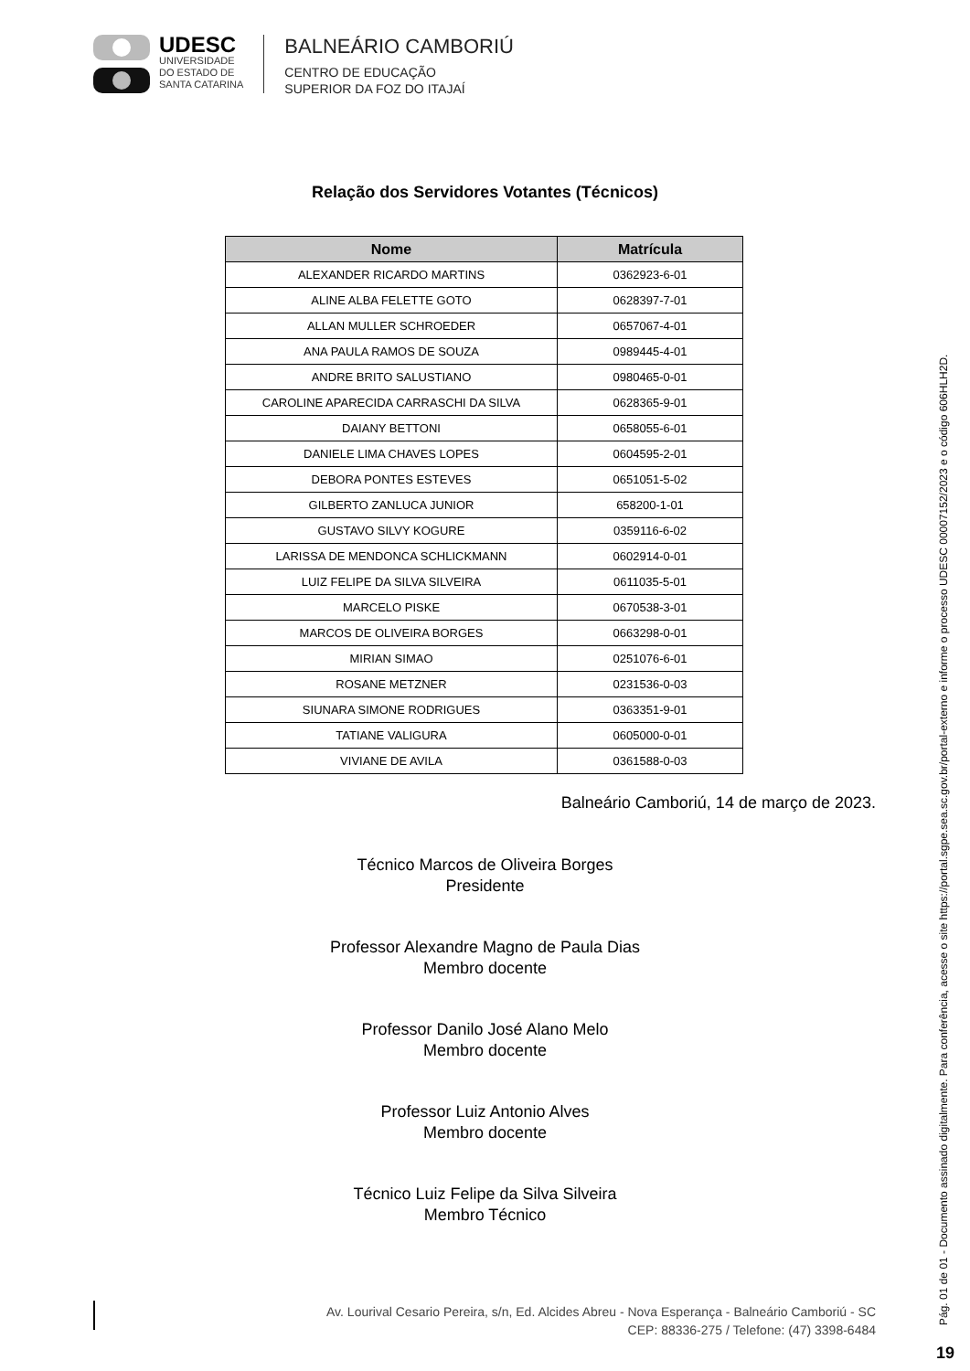UDESC
UNIVERSIDADE
DO ESTADO DE
SANTA CATARINA
BALNEÁRIO CAMBORIÚ
CENTRO DE EDUCAÇÃO
SUPERIOR DA FOZ DO ITAJAÍ
Relação dos Servidores Votantes (Técnicos)
| Nome | Matrícula |
| --- | --- |
| ALEXANDER RICARDO MARTINS | 0362923-6-01 |
| ALINE ALBA FELETTE GOTO | 0628397-7-01 |
| ALLAN MULLER SCHROEDER | 0657067-4-01 |
| ANA PAULA RAMOS DE SOUZA | 0989445-4-01 |
| ANDRE BRITO SALUSTIANO | 0980465-0-01 |
| CAROLINE APARECIDA CARRASCHI DA SILVA | 0628365-9-01 |
| DAIANY BETTONI | 0658055-6-01 |
| DANIELE LIMA CHAVES LOPES | 0604595-2-01 |
| DEBORA PONTES ESTEVES | 0651051-5-02 |
| GILBERTO ZANLUCA JUNIOR | 658200-1-01 |
| GUSTAVO SILVY KOGURE | 0359116-6-02 |
| LARISSA DE MENDONCA SCHLICKMANN | 0602914-0-01 |
| LUIZ FELIPE DA SILVA SILVEIRA | 0611035-5-01 |
| MARCELO PISKE | 0670538-3-01 |
| MARCOS DE OLIVEIRA BORGES | 0663298-0-01 |
| MIRIAN SIMAO | 0251076-6-01 |
| ROSANE METZNER | 0231536-0-03 |
| SIUNARA SIMONE RODRIGUES | 0363351-9-01 |
| TATIANE VALIGURA | 0605000-0-01 |
| VIVIANE DE AVILA | 0361588-0-03 |
Balneário Camboriú, 14 de março de 2023.
Técnico Marcos de Oliveira Borges
Presidente
Professor Alexandre Magno de Paula Dias
Membro docente
Professor Danilo José Alano Melo
Membro docente
Professor Luiz Antonio Alves
Membro docente
Técnico Luiz Felipe da Silva Silveira
Membro Técnico
Av. Lourival Cesario Pereira, s/n, Ed. Alcides Abreu - Nova Esperança - Balneário Camboriú - SC
CEP: 88336-275 / Telefone: (47) 3398-6484
Pág. 01 de 01 - Documento assinado digitalmente. Para conferência, acesse o site https://portal.sgpe.sea.sc.gov.br/portal-externo e informe o processo UDESC 00007152/2023 e o código 606HLH2D.
19